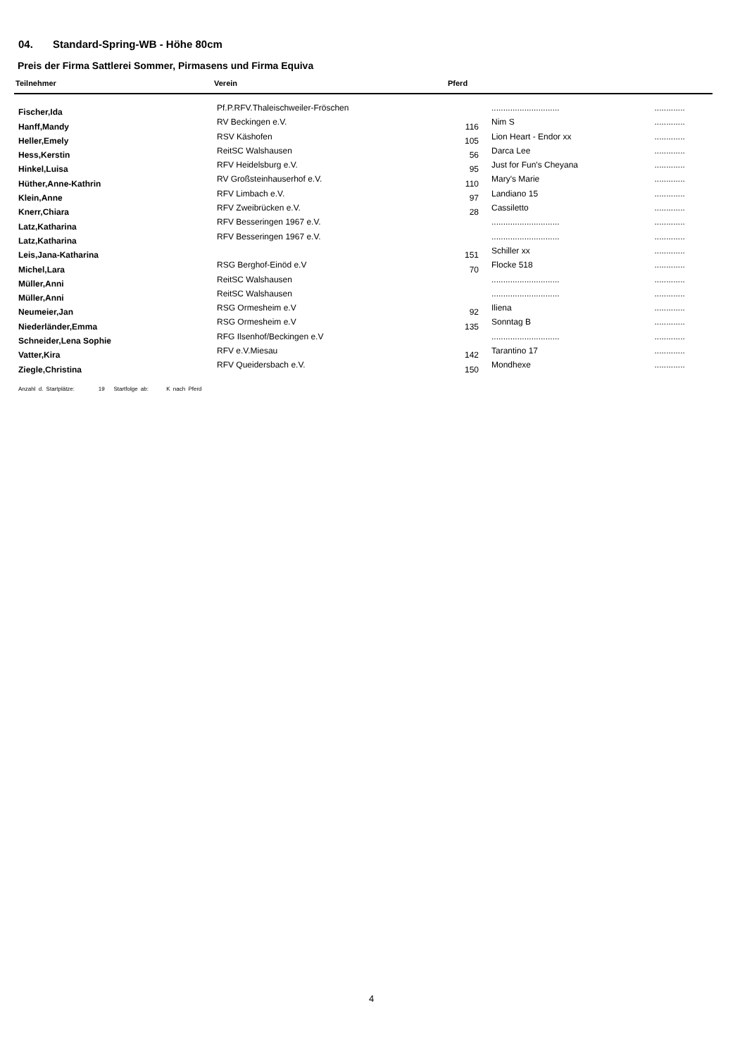04. Standard-Spring-WB - Höhe 80cm
Preis der Firma Sattlerei Sommer, Pirmasens und Firma Equiva
| Teilnehmer | Verein | Pferd | | |
| --- | --- | --- | --- | --- |
| Fischer,Ida | Pf.P.RFV.Thaleischweiler-Fröschen | | ............................. | ............. |
| Hanff,Mandy | RV Beckingen e.V. | 116 | Nim S | ............. |
| Heller,Emely | RSV Käshofen | 105 | Lion Heart - Endor xx | ............. |
| Hess,Kerstin | ReitSC Walshausen | 56 | Darca Lee | ............. |
| Hinkel,Luisa | RFV Heidelsburg e.V. | 95 | Just for Fun's Cheyana | ............. |
| Hüther,Anne-Kathrin | RV Großsteinhauserhof e.V. | 110 | Mary's Marie | ............. |
| Klein,Anne | RFV Limbach e.V. | 97 | Landiano 15 | ............. |
| Knerr,Chiara | RFV Zweibrücken e.V. | 28 | Cassiletto | ............. |
| Latz,Katharina | RFV Besseringen 1967 e.V. | | ............................. | ............. |
| Latz,Katharina | RFV Besseringen 1967 e.V. | | ............................. | ............. |
| Leis,Jana-Katharina | | 151 | Schiller xx | ............. |
| Michel,Lara | RSG Berghof-Einöd e.V | 70 | Flocke 518 | ............. |
| Müller,Anni | ReitSC Walshausen | | ............................. | ............. |
| Müller,Anni | ReitSC Walshausen | | ............................. | ............. |
| Neumeier,Jan | RSG Ormesheim e.V | 92 | Iliena | ............. |
| Niederländer,Emma | RSG Ormesheim e.V | 135 | Sonntag B | ............. |
| Schneider,Lena Sophie | RFG Ilsenhof/Beckingen e.V | | ............................. | ............. |
| Vatter,Kira | RFV e.V.Miesau | 142 | Tarantino 17 | ............. |
| Ziegle,Christina | RFV Queidersbach e.V. | 150 | Mondhexe | ............. |
Anzahl d. Startplätze: 19 Startfolge ab: K nach Pferd
4